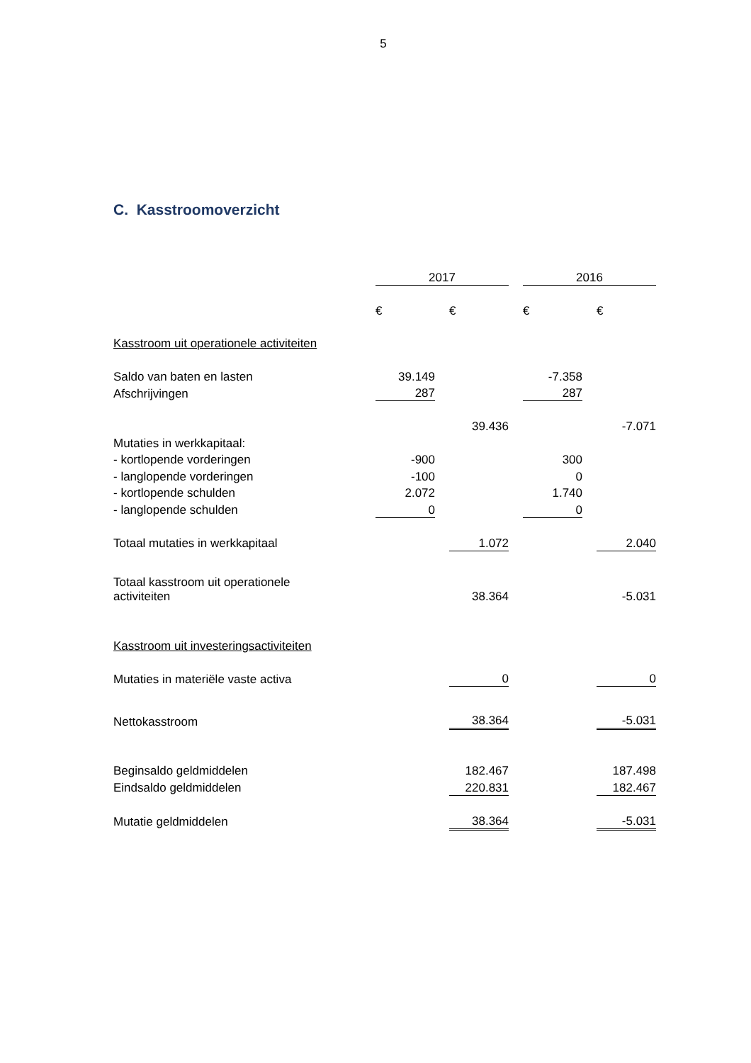5
C. Kasstroomoverzicht
| | 2017 | | | | 2016 | | |
| | € | | € | | € | | € |
| Kasstroom uit operationele activiteiten | | | | | | | |
| Saldo van baten en lasten | 39.149 | | | | -7.358 | | |
| Afschrijvingen | 287 | | | | 287 | | |
| | | | 39.436 | | | | -7.071 |
| Mutaties in werkkapitaal: | | | | | | | |
| - kortlopende vorderingen | -900 | | | | 300 | | |
| - langlopende vorderingen | -100 | | | | 0 | | |
| - kortlopende schulden | 2.072 | | | | 1.740 | | |
| - langlopende schulden | 0 | | | | 0 | | |
| Totaal mutaties in werkkapitaal | | | 1.072 | | | | 2.040 |
| Totaal kasstroom uit operationele activiteiten | | | 38.364 | | | | -5.031 |
| Kasstroom uit investeringsactiviteiten | | | | | | | |
| Mutaties in materiële vaste activa | | | 0 | | | | 0 |
| Nettokasstroom | | | 38.364 | | | | -5.031 |
| Beginsaldo geldmiddelen | | | 182.467 | | | | 187.498 |
| Eindsaldo geldmiddelen | | | 220.831 | | | | 182.467 |
| Mutatie geldmiddelen | | | 38.364 | | | | -5.031 |